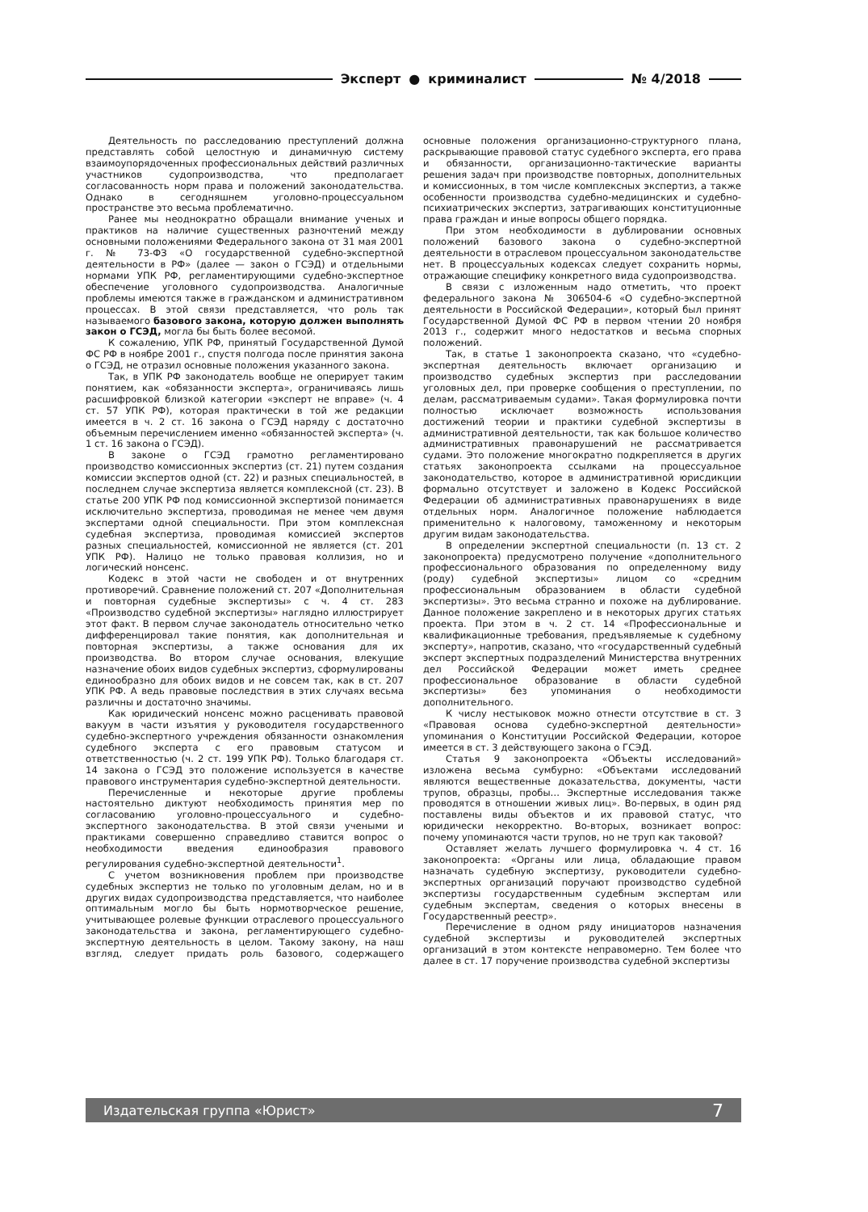Эксперт ● криминалист № 4/2018
Деятельность по расследованию преступлений должна представлять собой целостную и динамичную систему взаимоупорядоченных профессиональных действий различных участников судопроизводства, что предполагает согласованность норм права и положений законодательства. Однако в сегодняшнем уголовно-процессуальном пространстве это весьма проблематично.
Ранее мы неоднократно обращали внимание ученых и практиков на наличие существенных разночтений между основными положениями Федерального закона от 31 мая 2001 г. № 73-ФЗ «О государственной судебно-экспертной деятельности в РФ» (далее — закон о ГСЭД) и отдельными нормами УПК РФ, регламентирующими судебно-экспертное обеспечение уголовного судопроизводства. Аналогичные проблемы имеются также в гражданском и административном процессах. В этой связи представляется, что роль так называемого базового закона, которую должен выполнять закон о ГСЭД, могла бы быть более весомой.
К сожалению, УПК РФ, принятый Государственной Думой ФС РФ в ноябре 2001 г., спустя полгода после принятия закона о ГСЭД, не отразил основные положения указанного закона.
Так, в УПК РФ законодатель вообще не оперирует таким понятием, как «обязанности эксперта», ограничиваясь лишь расшифровкой близкой категории «эксперт не вправе» (ч. 4 ст. 57 УПК РФ), которая практически в той же редакции имеется в ч. 2 ст. 16 закона о ГСЭД наряду с достаточно объемным перечислением именно «обязанностей эксперта» (ч. 1 ст. 16 закона о ГСЭД).
В законе о ГСЭД грамотно регламентировано производство комиссионных экспертиз (ст. 21) путем создания комиссии экспертов одной (ст. 22) и разных специальностей, в последнем случае экспертиза является комплексной (ст. 23). В статье 200 УПК РФ под комиссионной экспертизой понимается исключительно экспертиза, проводимая не менее чем двумя экспертами одной специальности. При этом комплексная судебная экспертиза, проводимая комиссией экспертов разных специальностей, комиссионной не является (ст. 201 УПК РФ). Налицо не только правовая коллизия, но и логический нонсенс.
Кодекс в этой части не свободен и от внутренних противоречий. Сравнение положений ст. 207 «Дополнительная и повторная судебные экспертизы» с ч. 4 ст. 283 «Производство судебной экспертизы» наглядно иллюстрирует этот факт. В первом случае законодатель относительно четко дифференцировал такие понятия, как дополнительная и повторная экспертизы, а также основания для их производства. Во втором случае основания, влекущие назначение обоих видов судебных экспертиз, сформулированы единообразно для обоих видов и не совсем так, как в ст. 207 УПК РФ. А ведь правовые последствия в этих случаях весьма различны и достаточно значимы.
Как юридический нонсенс можно расценивать правовой вакуум в части изъятия у руководителя государственного судебно-экспертного учреждения обязанности ознакомления судебного эксперта с его правовым статусом и ответственностью (ч. 2 ст. 199 УПК РФ). Только благодаря ст. 14 закона о ГСЭД это положение используется в качестве правового инструментария судебно-экспертной деятельности.
Перечисленные и некоторые другие проблемы настоятельно диктуют необходимость принятия мер по согласованию уголовно-процессуального и судебно-экспертного законодательства. В этой связи учеными и практиками совершенно справедливо ставится вопрос о необходимости введения единообразия правового регулирования судебно-экспертной деятельности<sup>1</sup>.
С учетом возникновения проблем при производстве судебных экспертиз не только по уголовным делам, но и в других видах судопроизводства представляется, что наиболее оптимальным могло бы быть нормотворческое решение, учитывающее ролевые функции отраслевого процессуального законодательства и закона, регламентирующего судебно-экспертную деятельность в целом. Такому закону, на наш взгляд, следует придать роль базового, содержащего основные положения организационно-структурного плана, раскрывающие правовой статус судебного эксперта, его права и обязанности, организационно-тактические варианты решения задач при производстве повторных, дополнительных и комиссионных, в том числе комплексных экспертиз, а также особенности производства судебно-медицинских и судебно-психиатрических экспертиз, затрагивающих конституционные права граждан и иные вопросы общего порядка.
При этом необходимости в дублировании основных положений базового закона о судебно-экспертной деятельности в отраслевом процессуальном законодательстве нет. В процессуальных кодексах следует сохранить нормы, отражающие специфику конкретного вида судопроизводства.
В связи с изложенным надо отметить, что проект федерального закона № 306504-6 «О судебно-экспертной деятельности в Российской Федерации», который был принят Государственной Думой ФС РФ в первом чтении 20 ноября 2013 г., содержит много недостатков и весьма спорных положений.
Так, в статье 1 законопроекта сказано, что «судебно-экспертная деятельность включает организацию и производство судебных экспертиз при расследовании уголовных дел, при проверке сообщения о преступлении, по делам, рассматриваемым судами». Такая формулировка почти полностью исключает возможность использования достижений теории и практики судебной экспертизы в административной деятельности, так как большое количество административных правонарушений не рассматривается судами. Это положение многократно подкрепляется в других статьях законопроекта ссылками на процессуальное законодательство, которое в административной юрисдикции формально отсутствует и заложено в Кодекс Российской Федерации об административных правонарушениях в виде отдельных норм. Аналогичное положение наблюдается применительно к налоговому, таможенному и некоторым другим видам законодательства.
В определении экспертной специальности (п. 13 ст. 2 законопроекта) предусмотрено получение «дополнительного профессионального образования по определенному виду (роду) судебной экспертизы» лицом со «средним профессиональным образованием в области судебной экспертизы». Это весьма странно и похоже на дублирование. Данное положение закреплено и в некоторых других статьях проекта. При этом в ч. 2 ст. 14 «Профессиональные и квалификационные требования, предъявляемые к судебному эксперту», напротив, сказано, что «государственный судебный эксперт экспертных подразделений Министерства внутренних дел Российской Федерации может иметь среднее профессиональное образование в области судебной экспертизы» без упоминания о необходимости дополнительного.
К числу нестыковок можно отнести отсутствие в ст. 3 «Правовая основа судебно-экспертной деятельности» упоминания о Конституции Российской Федерации, которое имеется в ст. 3 действующего закона о ГСЭД.
Статья 9 законопроекта «Объекты исследований» изложена весьма сумбурно: «Объектами исследований являются вещественные доказательства, документы, части трупов, образцы, пробы… Экспертные исследования также проводятся в отношении живых лиц». Во-первых, в один ряд поставлены виды объектов и их правовой статус, что юридически некорректно. Во-вторых, возникает вопрос: почему упоминаются части трупов, но не труп как таковой?
Оставляет желать лучшего формулировка ч. 4 ст. 16 законопроекта: «Органы или лица, обладающие правом назначать судебную экспертизу, руководители судебно-экспертных организаций поручают производство судебной экспертизы государственным судебным экспертам или судебным экспертам, сведения о которых внесены в Государственный реестр».
Перечисление в одном ряду инициаторов назначения судебной экспертизы и руководителей экспертных организаций в этом контексте неправомерно. Тем более что далее в ст. 17 поручение производства судебной экспертизы
Издательская группа «Юрист» 7